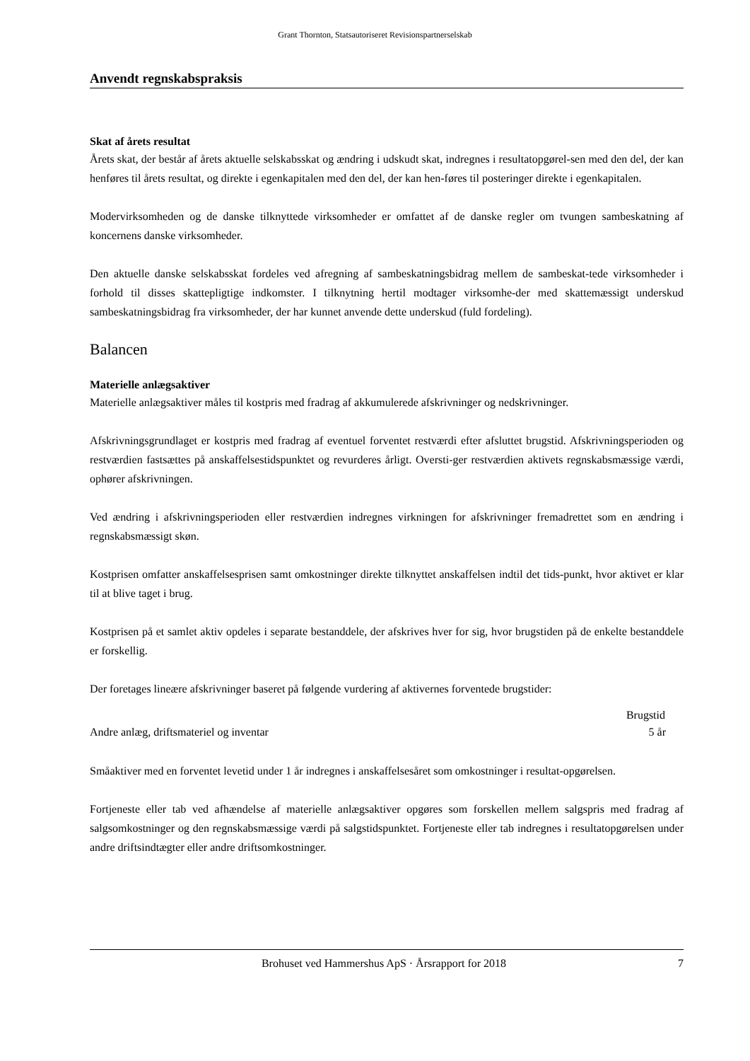Grant Thornton, Statsautoriseret Revisionspartnerselskab
Anvendt regnskabspraksis
Skat af årets resultat
Årets skat, der består af årets aktuelle selskabsskat og ændring i udskudt skat, indregnes i resultatopgørel-sen med den del, der kan henføres til årets resultat, og direkte i egenkapitalen med den del, der kan hen-føres til posteringer direkte i egenkapitalen.
Modervirksomheden og de danske tilknyttede virksomheder er omfattet af de danske regler om tvungen sambeskatning af koncernens danske virksomheder.
Den aktuelle danske selskabsskat fordeles ved afregning af sambeskatningsbidrag mellem de sambeskat-tede virksomheder i forhold til disses skattepligtige indkomster. I tilknytning hertil modtager virksomhe-der med skattemæssigt underskud sambeskatningsbidrag fra virksomheder, der har kunnet anvende dette underskud (fuld fordeling).
Balancen
Materielle anlægsaktiver
Materielle anlægsaktiver måles til kostpris med fradrag af akkumulerede afskrivninger og nedskrivninger.
Afskrivningsgrundlaget er kostpris med fradrag af eventuel forventet restværdi efter afsluttet brugstid. Afskrivningsperioden og restværdien fastsættes på anskaffelsestidspunktet og revurderes årligt. Oversti-ger restværdien aktivets regnskabsmæssige værdi, ophører afskrivningen.
Ved ændring i afskrivningsperioden eller restværdien indregnes virkningen for afskrivninger fremadrettet som en ændring i regnskabsmæssigt skøn.
Kostprisen omfatter anskaffelsesprisen samt omkostninger direkte tilknyttet anskaffelsen indtil det tids-punkt, hvor aktivet er klar til at blive taget i brug.
Kostprisen på et samlet aktiv opdeles i separate bestanddele, der afskrives hver for sig, hvor brugstiden på de enkelte bestanddele er forskellig.
Der foretages lineære afskrivninger baseret på følgende vurdering af aktivernes forventede brugstider:
| | Brugstid |
| --- | --- |
| Andre anlæg, driftsmateriel og inventar | 5 år |
Småaktiver med en forventet levetid under 1 år indregnes i anskaffelsesåret som omkostninger i resultat-opgørelsen.
Fortjeneste eller tab ved afhændelse af materielle anlægsaktiver opgøres som forskellen mellem salgspris med fradrag af salgsomkostninger og den regnskabsmæssige værdi på salgstidspunktet. Fortjeneste eller tab indregnes i resultatopgørelsen under andre driftsindtægter eller andre driftsomkostninger.
Brohuset ved Hammershus ApS · Årsrapport for 2018 7